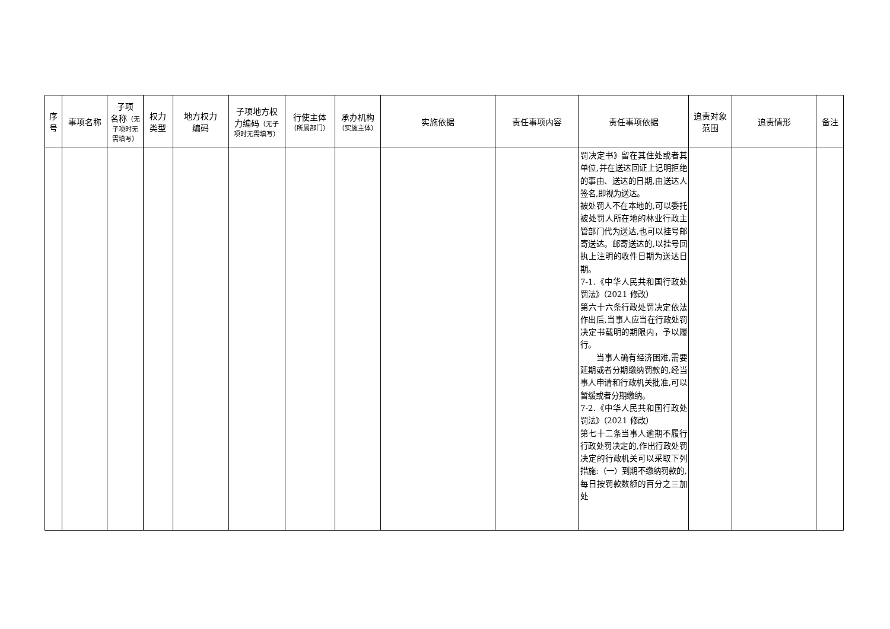| 序 号 | 事项名称 | 子项 名称 （无 子项时无 需填写） | 权力 类型 | 地方权力 编码 | 子项地方权 力编码 （无子 项时无需填写） | 行使主体 （所属部门） | 承办机构 （实施主体） | 实施依据 | 责任事项内容 | 责任事项依据 | 追责对象 范围 | 追责情形 | 备注 |
| --- | --- | --- | --- | --- | --- | --- | --- | --- | --- | --- | --- | --- | --- |
| | | | | | | | | | | 罚决定书》留在其住处或者其单位,并在送达回证上记明拒绝的事由、送达的日期,由送达人签名,即视为送达。 被处罚人不在本地的,可以委托被处罚人所在地的林业行政主管部门代为送达,也可以挂号邮寄送达。邮寄送达的,以挂号回执上注明的收件日期为送达日期。 7-1.《中华人民共和国行政处罚法》（2021 修改） 第六十六条行政处罚决定依法作出后,当事人应当在行政处罚决定书载明的期限内，予以履行。 当事人确有经济困难,需要延期或者分期缴纳罚款的,经当事人申请和行政机关批准,可以暂缓或者分期缴纳。 7-2.《中华人民共和国行政处罚法》（2021 修改） 第七十二条当事人逾期不履行行政处罚决定的,作出行政处罚决定的行政机关可以采取下列措施:（一）到期不缴纳罚款的,每日按罚款数额的百分之三加处 | | | |